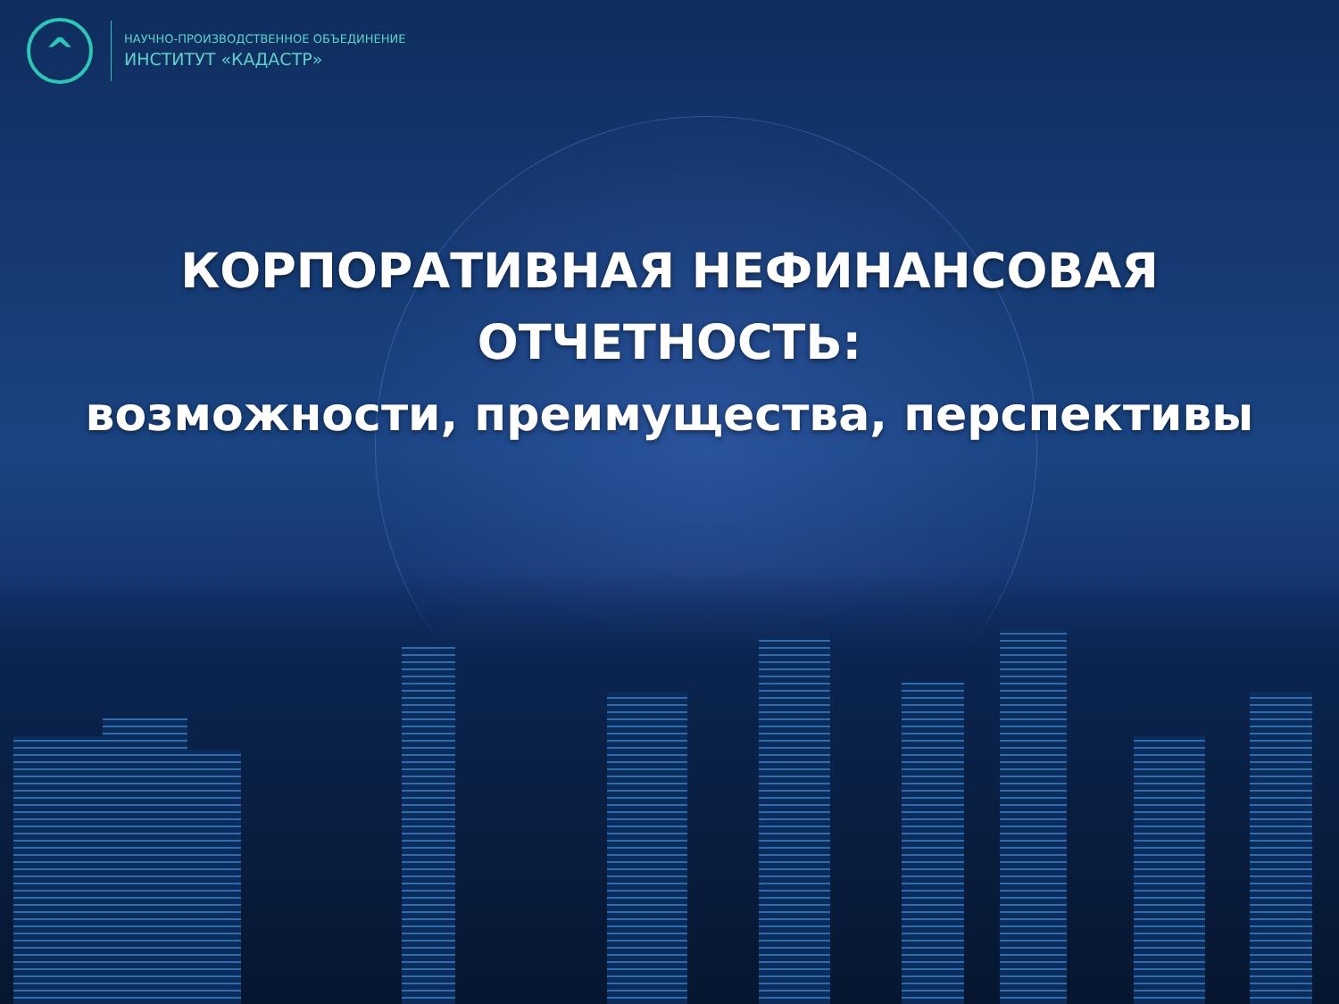^
НАУЧНО-ПРОИЗВОДСТВЕННОЕ ОБЪЕДИНЕНИЕ
ИНСТИТУТ «КАДАСТР»
КОРПОРАТИВНАЯ НЕФИНАНСОВАЯ
ОТЧЕТНОСТЬ:
возможности, преимущества, перспективы